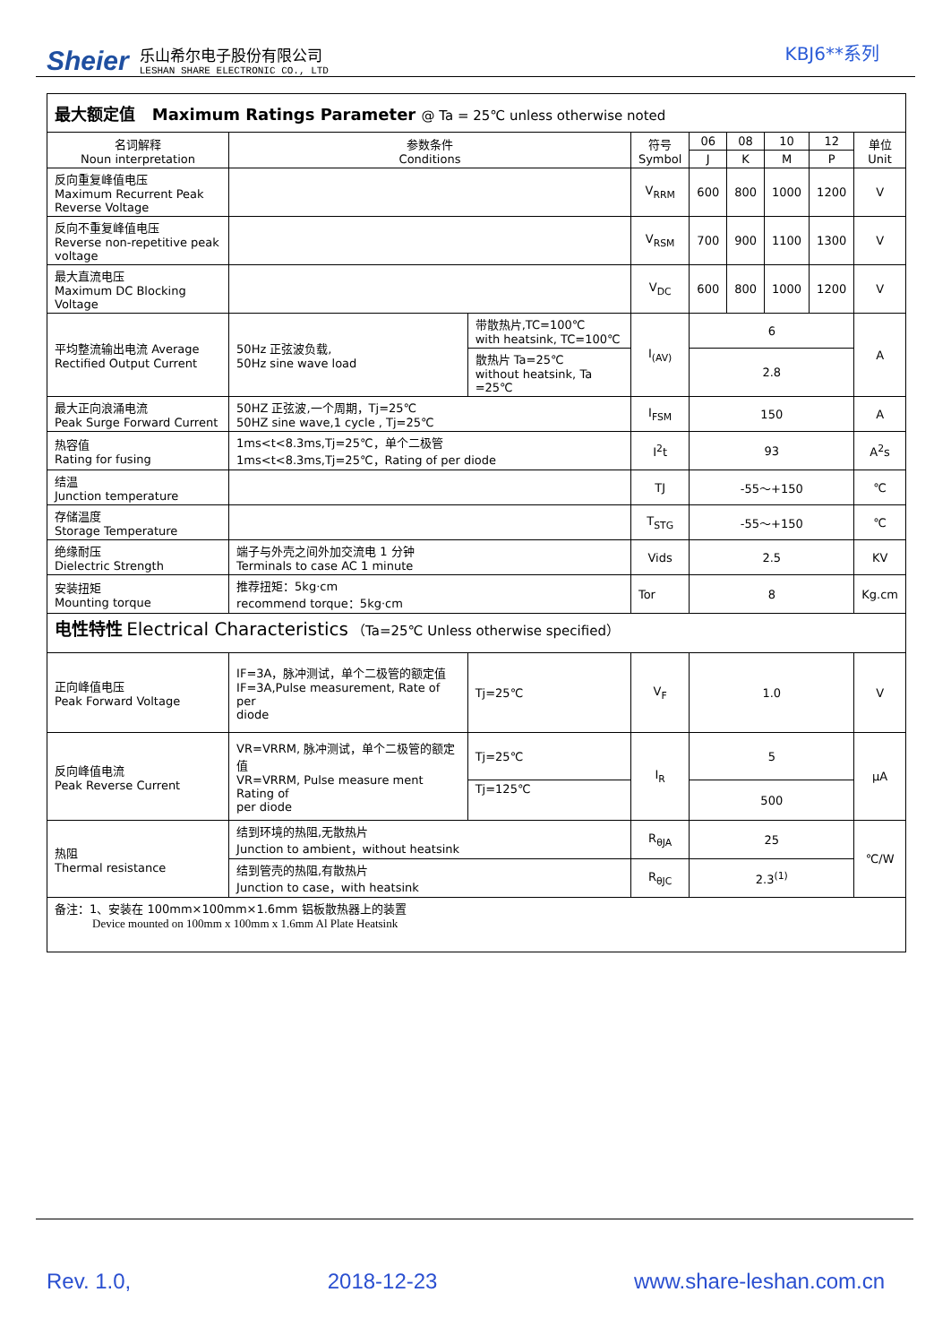Sheier
乐山希尔电子股份有限公司
LESHAN SHARE ELECTRONIC CO., LTD
KBJ6**系列
| 最大额定值 Maximum Ratings Parameter @ Ta = 25℃ unless otherwise noted | | | | | | | | | |
| 名词解释 Noun interpretation | 参数条件 Conditions | | | 符号 Symbol | 06 | 08 | 10 | 12 | 单位 Unit |
| | | | | | J | K | M | P | |
| 反向重复峰值电压 Maximum Recurrent Peak Reverse Voltage | | | | V<sub>RRM</sub> | 600 | 800 | 1000 | 1200 | V |
| 反向不重复峰值电压 Reverse non-repetitive peak voltage | | | | V<sub>RSM</sub> | 700 | 900 | 1100 | 1300 | V |
| 最大直流电压 Maximum DC Blocking Voltage | | | | V<sub>DC</sub> | 600 | 800 | 1000 | 1200 | V |
| 平均整流输出电流 Average Rectified Output Current | 50Hz 正弦波负载, 50Hz sine wave load | 带散热片,TC=100℃ with heatsink, TC=100℃ | | I<sub>(AV)</sub> | 6 | | | | A |
| | | 散热片 Ta=25℃ without heatsink, Ta =25℃ | | | 2.8 | | | | |
| 最大正向浪涌电流 Peak Surge Forward Current | 50HZ 正弦波,一个周期，Tj=25℃ 50HZ sine wave,1 cycle , Tj=25℃ | | | I<sub>FSM</sub> | 150 | | | | A |
| 热容值 Rating for fusing | 1ms<t<8.3ms,Tj=25℃，单个二极管 1ms<t<8.3ms,Tj=25℃，Rating of per diode | | | I<sup>2</sup>t | 93 | | | | A<sup>2</sup>s |
| 结温 Junction temperature | | | | TJ | -55～+150 | | | | ℃ |
| 存储温度 Storage Temperature | | | | T<sub>STG</sub> | -55～+150 | | | | ℃ |
| 绝缘耐压 Dielectric Strength | 端子与外壳之间外加交流电 1 分钟 Terminals to case AC 1 minute | | | Vids | 2.5 | | | | KV |
| 安装扭矩 Mounting torque | 推荐扭矩：5kg·cm recommend torque：5kg·cm | | | Tor | 8 | | | | Kg.cm |
| 电性特性 Electrical Characteristics （Ta=25℃ Unless otherwise specified） | | | | | | | | | |
| 正向峰值电压 Peak Forward Voltage | IF=3A，脉冲测试，单个二极管的额定值 IF=3A,Pulse measurement, Rate of per diode | | Tj=25℃ | V<sub>F</sub> | 1.0 | | | | V |
| 反向峰值电流 Peak Reverse Current | VR=VRRM, 脉冲测试，单个二极管的额定值 VR=VRRM, Pulse measure ment Rating of per diode | | Tj=25℃ | I<sub>R</sub> | 5 | | | | μA |
| | | | Tj=125℃ | | 500 | | | | |
| 热阻 Thermal resistance | 结到环境的热阻,无散热片 Junction to ambient，without heatsink | | | R<sub>θJA</sub> | 25 | | | | ℃/W |
| | 结到管壳的热阻,有散热片 Junction to case，with heatsink | | | R<sub>θJC</sub> | 2.3<sup>(1)</sup> | | | | |
| 备注：1、安装在 100mm×100mm×1.6mm 铝板散热器上的装置 Device mounted on 100mm x 100mm x 1.6mm Al Plate Heatsink | | | | | | | | | |
Rev. 1.0, 2018-12-23 www.share-leshan.com.cn